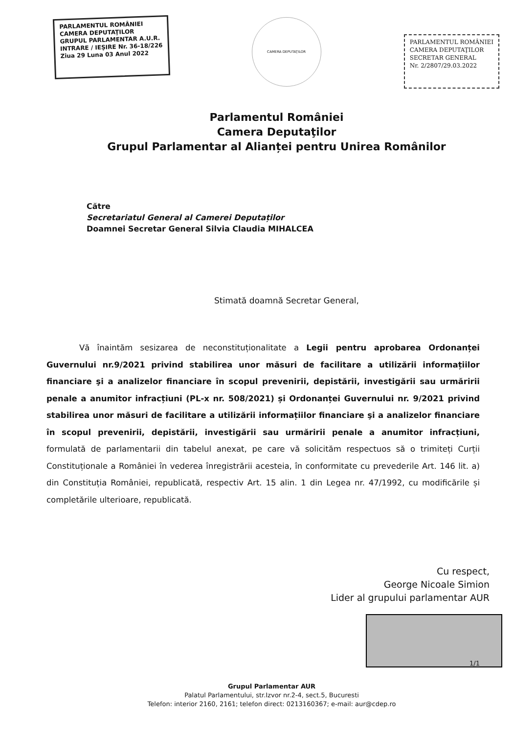PARLAMENTUL ROMÂNIEI
CAMERA DEPUTAŢILOR
GRUPUL PARLAMENTAR A.U.R.
INTRARE / IEŞIRE Nr. 36-18/226
Ziua 29 Luna 03 Anul 2022
CAMERA DEPUTAŢILOR
PARLAMENTUL ROMÂNIEI
CAMERA DEPUTAŢILOR
SECRETAR GENERAL
Nr. 2/2807/29.03.2022
Parlamentul României
Camera Deputaţilor
Grupul Parlamentar al Alianței pentru Unirea Românilor
Către
Secretariatul General al Camerei Deputaților
Doamnei Secretar General Silvia Claudia MIHALCEA
Stimată doamnă Secretar General,
Vă înaintăm sesizarea de neconstituționalitate a Legii pentru aprobarea Ordonanței Guvernului nr.9/2021 privind stabilirea unor măsuri de facilitare a utilizării informațiilor financiare şi a analizelor financiare în scopul prevenirii, depistării, investigării sau urmăririi penale a anumitor infracțiuni (PL-x nr. 508/2021) și Ordonanței Guvernului nr. 9/2021 privind stabilirea unor măsuri de facilitare a utilizării informațiilor financiare şi a analizelor financiare în scopul prevenirii, depistării, investigării sau urmăririi penale a anumitor infracțiuni, formulată de parlamentarii din tabelul anexat, pe care vă solicităm respectuos să o trimiteți Curții Constituționale a României în vederea înregistrării acesteia, în conformitate cu prevederile Art. 146 lit. a) din Constituția României, republicată, respectiv Art. 15 alin. 1 din Legea nr. 47/1992, cu modificările și completările ulterioare, republicată.
Cu respect,
George Nicoale Simion
Lider al grupului parlamentar AUR
Grupul Parlamentar AUR
Palatul Parlamentului, str.Izvor nr.2-4, sect.5, Bucuresti
Telefon: interior 2160, 2161; telefon direct: 0213160367; e-mail: aur@cdep.ro
1/1